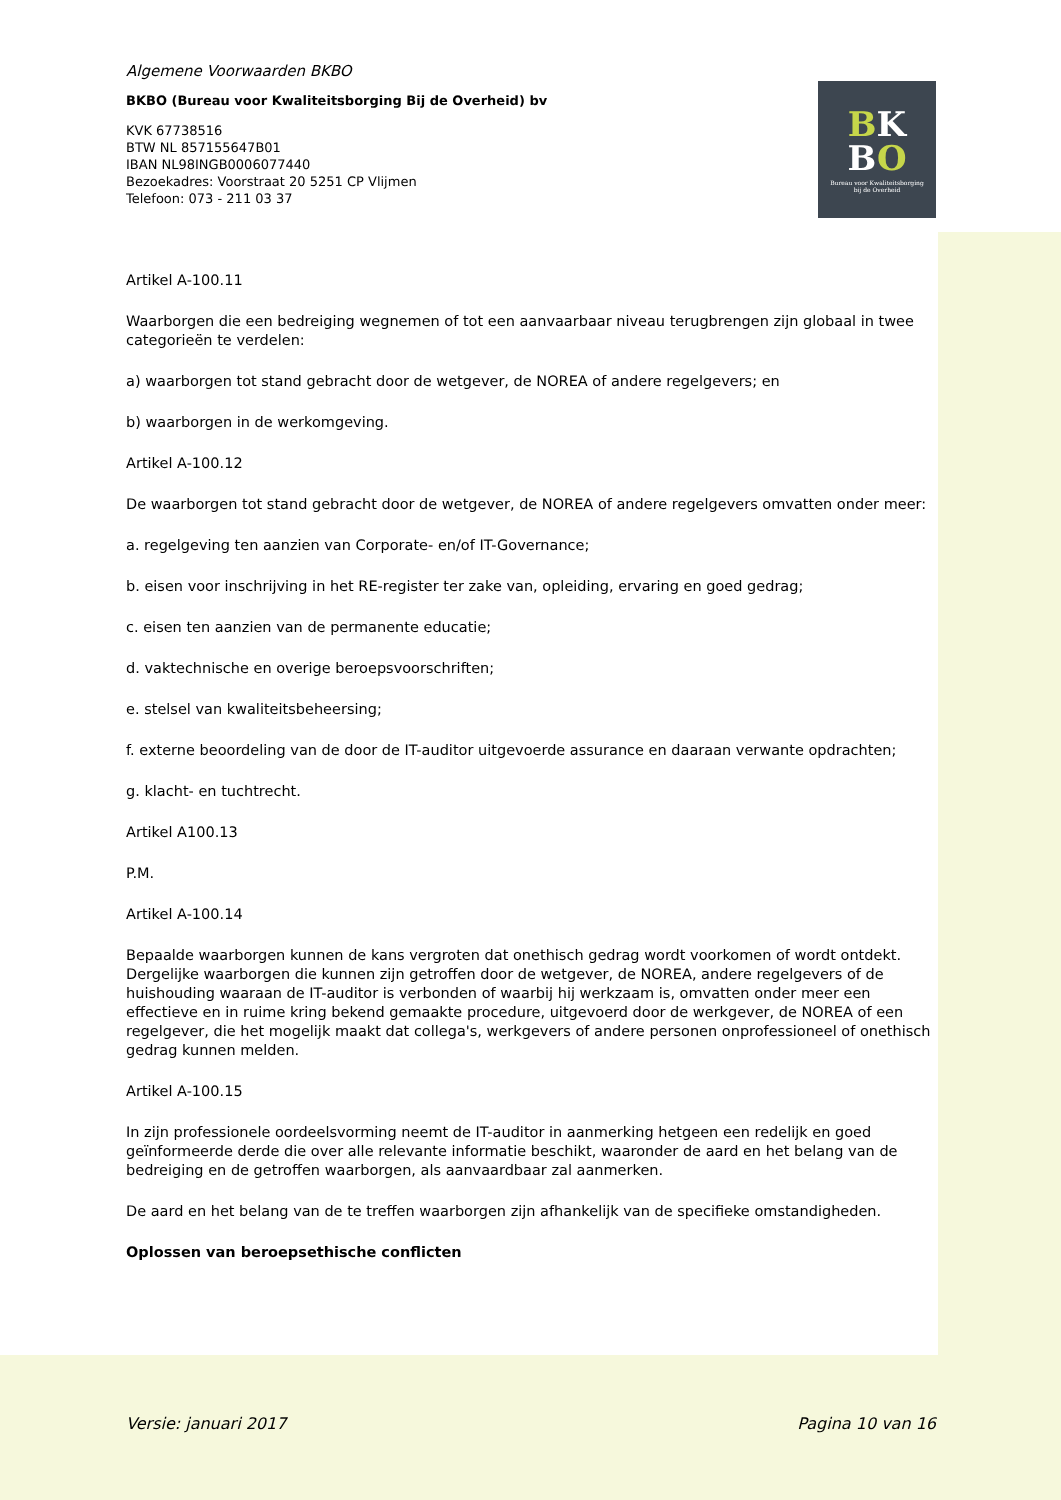BK
BO
Bureau voor Kwaliteitsborging
bij de Overheid
Algemene Voorwaarden BKBO
BKBO (Bureau voor Kwaliteitsborging Bij de Overheid) bv
KVK 67738516
BTW NL 857155647B01
IBAN NL98INGB0006077440
Bezoekadres: Voorstraat 20 5251 CP Vlijmen
Telefoon: 073 - 211 03 37
Artikel A-100.11
Waarborgen die een bedreiging wegnemen of tot een aanvaarbaar niveau terugbrengen zijn globaal in twee categorieën te verdelen:
a) waarborgen tot stand gebracht door de wetgever, de NOREA of andere regelgevers; en
b) waarborgen in de werkomgeving.
Artikel A-100.12
De waarborgen tot stand gebracht door de wetgever, de NOREA of andere regelgevers omvatten onder meer:
a. regelgeving ten aanzien van Corporate- en/of IT-Governance;
b. eisen voor inschrijving in het RE-register ter zake van, opleiding, ervaring en goed gedrag;
c. eisen ten aanzien van de permanente educatie;
d. vaktechnische en overige beroepsvoorschriften;
e. stelsel van kwaliteitsbeheersing;
f. externe beoordeling van de door de IT-auditor uitgevoerde assurance en daaraan verwante opdrachten;
g. klacht- en tuchtrecht.
Artikel A100.13
P.M.
Artikel A-100.14
Bepaalde waarborgen kunnen de kans vergroten dat onethisch gedrag wordt voorkomen of wordt ontdekt. Dergelijke waarborgen die kunnen zijn getroffen door de wetgever, de NOREA, andere regelgevers of de huishouding waaraan de IT-auditor is verbonden of waarbij hij werkzaam is, omvatten onder meer een effectieve en in ruime kring bekend gemaakte procedure, uitgevoerd door de werkgever, de NOREA of een regelgever, die het mogelijk maakt dat collega's, werkgevers of andere personen onprofessioneel of onethisch gedrag kunnen melden.
Artikel A-100.15
In zijn professionele oordeelsvorming neemt de IT-auditor in aanmerking hetgeen een redelijk en goed geïnformeerde derde die over alle relevante informatie beschikt, waaronder de aard en het belang van de bedreiging en de getroffen waarborgen, als aanvaardbaar zal aanmerken.
De aard en het belang van de te treffen waarborgen zijn afhankelijk van de specifieke omstandigheden.
Oplossen van beroepsethische conflicten
Versie: januari 2017 Pagina 10 van 16